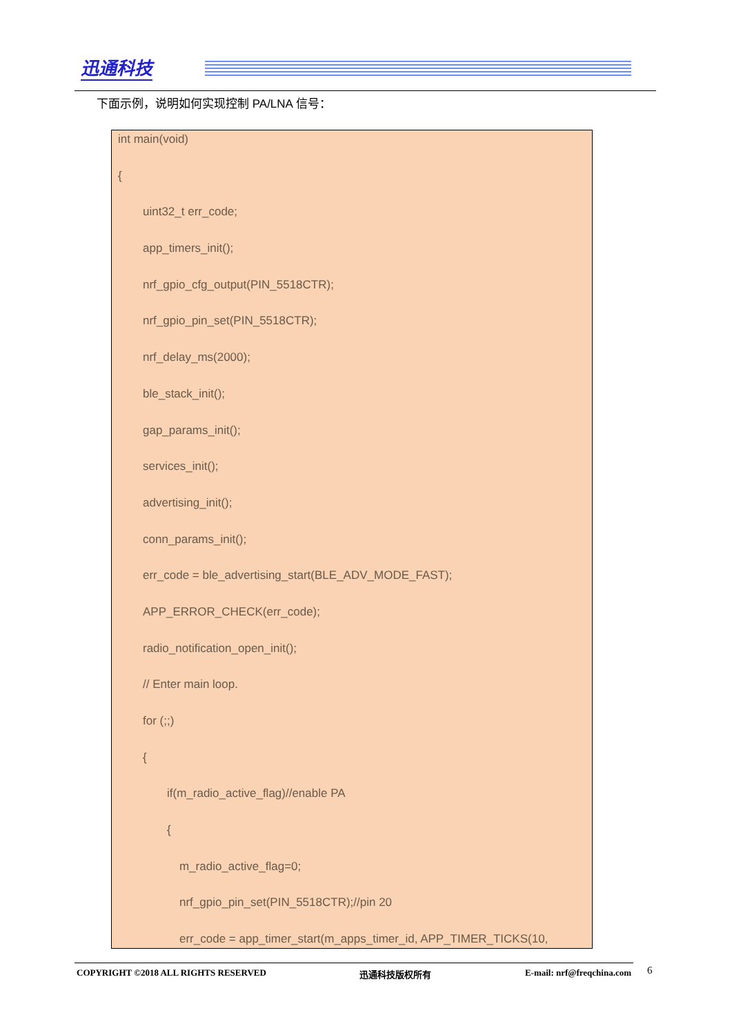迅通科技
下面示例，说明如何实现控制 PA/LNA 信号：
int main(void)
{
uint32_t err_code;
app_timers_init();
nrf_gpio_cfg_output(PIN_5518CTR);
nrf_gpio_pin_set(PIN_5518CTR);
nrf_delay_ms(2000);
ble_stack_init();
gap_params_init();
services_init();
advertising_init();
conn_params_init();
err_code = ble_advertising_start(BLE_ADV_MODE_FAST);
APP_ERROR_CHECK(err_code);
radio_notification_open_init();
// Enter main loop.
for (;;)
{
if(m_radio_active_flag)//enable PA
{
m_radio_active_flag=0;
nrf_gpio_pin_set(PIN_5518CTR);//pin 20
err_code = app_timer_start(m_apps_timer_id, APP_TIMER_TICKS(10,
COPYRIGHT ©2018 ALL RIGHTS RESERVED 迅通科技版权所有 E-mail: nrf@freqchina.com 6